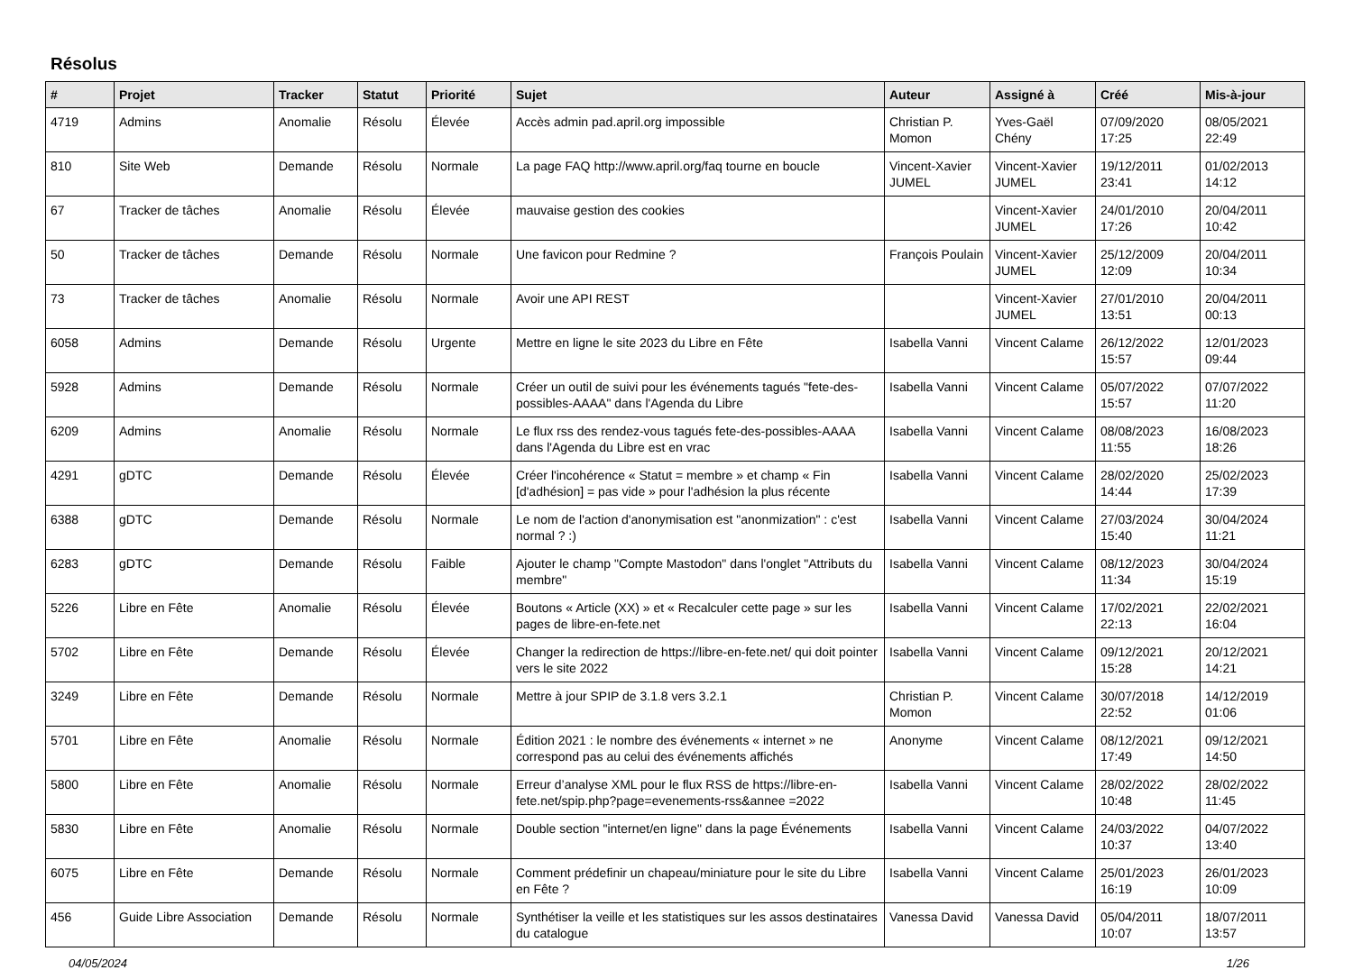Résolus
| # | Projet | Tracker | Statut | Priorité | Sujet | Auteur | Assigné à | Créé | Mis-à-jour |
| --- | --- | --- | --- | --- | --- | --- | --- | --- | --- |
| 4719 | Admins | Anomalie | Résolu | Élevée | Accès admin pad.april.org impossible | Christian P. Momon | Yves-Gaël Chény | 07/09/2020 17:25 | 08/05/2021 22:49 |
| 810 | Site Web | Demande | Résolu | Normale | La page FAQ http://www.april.org/faq tourne en boucle | Vincent-Xavier JUMEL | Vincent-Xavier JUMEL | 19/12/2011 23:41 | 01/02/2013 14:12 |
| 67 | Tracker de tâches | Anomalie | Résolu | Élevée | mauvaise gestion des cookies | | Vincent-Xavier JUMEL | 24/01/2010 17:26 | 20/04/2011 10:42 |
| 50 | Tracker de tâches | Demande | Résolu | Normale | Une favicon pour Redmine ? | François Poulain | Vincent-Xavier JUMEL | 25/12/2009 12:09 | 20/04/2011 10:34 |
| 73 | Tracker de tâches | Anomalie | Résolu | Normale | Avoir une API REST | | Vincent-Xavier JUMEL | 27/01/2010 13:51 | 20/04/2011 00:13 |
| 6058 | Admins | Demande | Résolu | Urgente | Mettre en ligne le site 2023 du Libre en Fête | Isabella Vanni | Vincent Calame | 26/12/2022 15:57 | 12/01/2023 09:44 |
| 5928 | Admins | Demande | Résolu | Normale | Créer un outil de suivi pour les événements tagués "fete-des-possibles-AAAA" dans l'Agenda du Libre | Isabella Vanni | Vincent Calame | 05/07/2022 15:57 | 07/07/2022 11:20 |
| 6209 | Admins | Anomalie | Résolu | Normale | Le flux rss des rendez-vous tagués fete-des-possibles-AAAA dans l'Agenda du Libre est en vrac | Isabella Vanni | Vincent Calame | 08/08/2023 11:55 | 16/08/2023 18:26 |
| 4291 | gDTC | Demande | Résolu | Élevée | Créer l'incohérence « Statut = membre » et champ « Fin [d'adhésion] = pas vide » pour l'adhésion la plus récente | Isabella Vanni | Vincent Calame | 28/02/2020 14:44 | 25/02/2023 17:39 |
| 6388 | gDTC | Demande | Résolu | Normale | Le nom de l'action d'anonymisation est "anonmization" : c'est normal ? :) | Isabella Vanni | Vincent Calame | 27/03/2024 15:40 | 30/04/2024 11:21 |
| 6283 | gDTC | Demande | Résolu | Faible | Ajouter le champ "Compte Mastodon" dans l'onglet "Attributs du membre" | Isabella Vanni | Vincent Calame | 08/12/2023 11:34 | 30/04/2024 15:19 |
| 5226 | Libre en Fête | Anomalie | Résolu | Élevée | Boutons « Article (XX) » et « Recalculer cette page » sur les pages de libre-en-fete.net | Isabella Vanni | Vincent Calame | 17/02/2021 22:13 | 22/02/2021 16:04 |
| 5702 | Libre en Fête | Demande | Résolu | Élevée | Changer la redirection de https://libre-en-fete.net/ qui doit pointer vers le site 2022 | Isabella Vanni | Vincent Calame | 09/12/2021 15:28 | 20/12/2021 14:21 |
| 3249 | Libre en Fête | Demande | Résolu | Normale | Mettre à jour SPIP de 3.1.8 vers 3.2.1 | Christian P. Momon | Vincent Calame | 30/07/2018 22:52 | 14/12/2019 01:06 |
| 5701 | Libre en Fête | Anomalie | Résolu | Normale | Édition 2021 : le nombre des événements « internet » ne correspond pas au celui des événements affichés | Anonyme | Vincent Calame | 08/12/2021 17:49 | 09/12/2021 14:50 |
| 5800 | Libre en Fête | Anomalie | Résolu | Normale | Erreur d’analyse XML pour le flux RSS de https://libre-en-fete.net/spip.php?page=evenements-rss&annee =2022 | Isabella Vanni | Vincent Calame | 28/02/2022 10:48 | 28/02/2022 11:45 |
| 5830 | Libre en Fête | Anomalie | Résolu | Normale | Double section "internet/en ligne" dans la page Événements | Isabella Vanni | Vincent Calame | 24/03/2022 10:37 | 04/07/2022 13:40 |
| 6075 | Libre en Fête | Demande | Résolu | Normale | Comment prédefinir un chapeau/miniature pour le site du Libre en Fête ? | Isabella Vanni | Vincent Calame | 25/01/2023 16:19 | 26/01/2023 10:09 |
| 456 | Guide Libre Association | Demande | Résolu | Normale | Synthétiser la veille et les statistiques sur les assos destinataires du catalogue | Vanessa David | Vanessa David | 05/04/2011 10:07 | 18/07/2011 13:57 |
04/05/2024 1/26